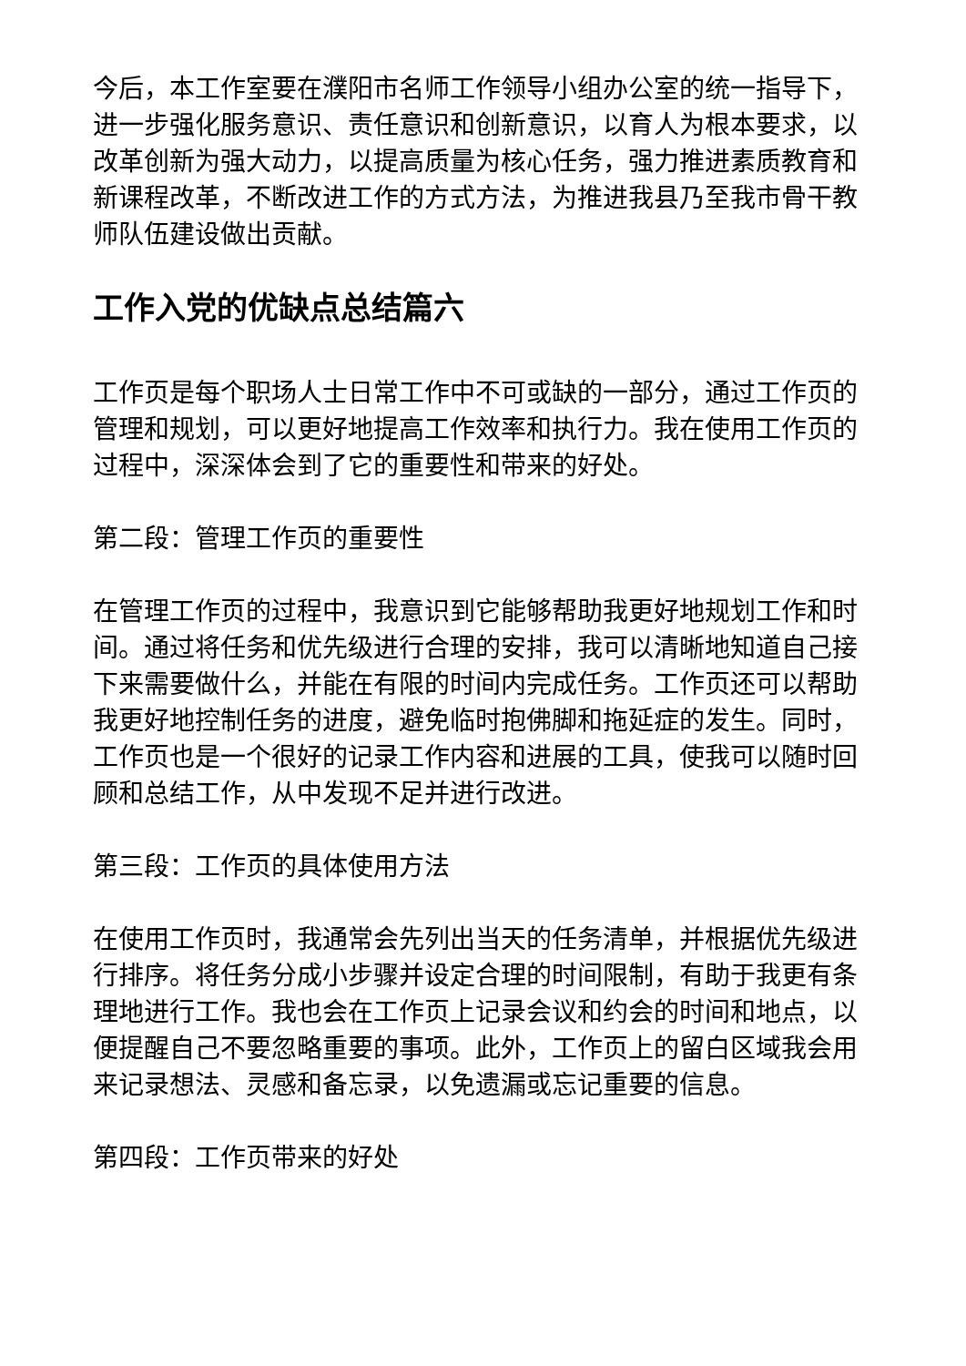今后，本工作室要在濮阳市名师工作领导小组办公室的统一指导下，进一步强化服务意识、责任意识和创新意识，以育人为根本要求，以改革创新为强大动力，以提高质量为核心任务，强力推进素质教育和新课程改革，不断改进工作的方式方法，为推进我县乃至我市骨干教师队伍建设做出贡献。
工作入党的优缺点总结篇六
工作页是每个职场人士日常工作中不可或缺的一部分，通过工作页的管理和规划，可以更好地提高工作效率和执行力。我在使用工作页的过程中，深深体会到了它的重要性和带来的好处。
第二段：管理工作页的重要性
在管理工作页的过程中，我意识到它能够帮助我更好地规划工作和时间。通过将任务和优先级进行合理的安排，我可以清晰地知道自己接下来需要做什么，并能在有限的时间内完成任务。工作页还可以帮助我更好地控制任务的进度，避免临时抱佛脚和拖延症的发生。同时，工作页也是一个很好的记录工作内容和进展的工具，使我可以随时回顾和总结工作，从中发现不足并进行改进。
第三段：工作页的具体使用方法
在使用工作页时，我通常会先列出当天的任务清单，并根据优先级进行排序。将任务分成小步骤并设定合理的时间限制，有助于我更有条理地进行工作。我也会在工作页上记录会议和约会的时间和地点，以便提醒自己不要忽略重要的事项。此外，工作页上的留白区域我会用来记录想法、灵感和备忘录，以免遗漏或忘记重要的信息。
第四段：工作页带来的好处